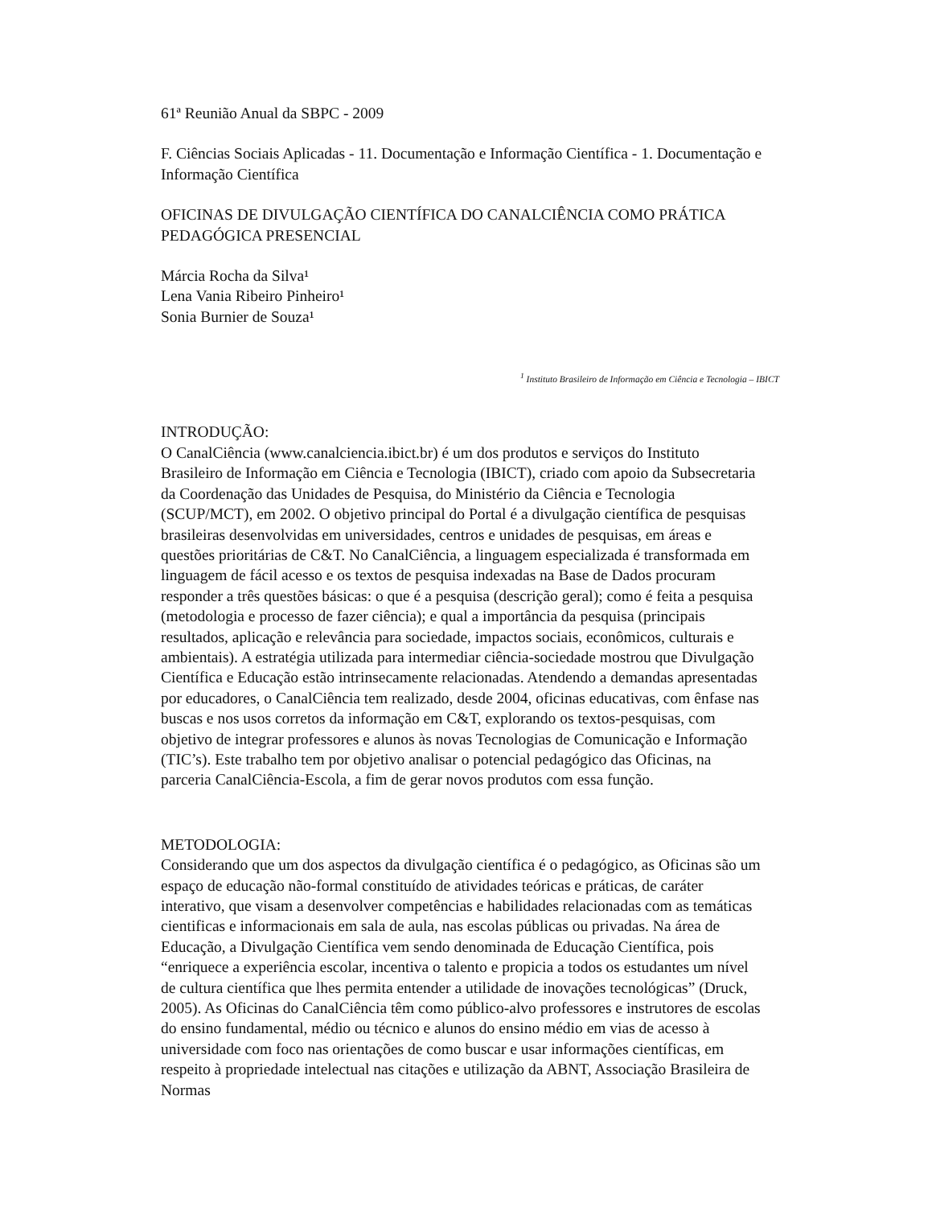61ª Reunião Anual da SBPC - 2009
F. Ciências Sociais Aplicadas - 11. Documentação e Informação Científica - 1. Documentação e Informação Científica
OFICINAS DE DIVULGAÇÃO CIENTÍFICA DO CANALCIÊNCIA COMO PRÁTICA PEDAGÓGICA PRESENCIAL
Márcia Rocha da Silva¹
Lena Vania Ribeiro Pinheiro¹
Sonia Burnier de Souza¹
<sup>1</sup> Instituto Brasileiro de Informação em Ciência e Tecnologia – IBICT
INTRODUÇÃO:
O CanalCiência (www.canalciencia.ibict.br) é um dos produtos e serviços do Instituto Brasileiro de Informação em Ciência e Tecnologia (IBICT), criado com apoio da Subsecretaria da Coordenação das Unidades de Pesquisa, do Ministério da Ciência e Tecnologia (SCUP/MCT), em 2002. O objetivo principal do Portal é a divulgação científica de pesquisas brasileiras desenvolvidas em universidades, centros e unidades de pesquisas, em áreas e questões prioritárias de C&T. No CanalCiência, a linguagem especializada é transformada em linguagem de fácil acesso e os textos de pesquisa indexadas na Base de Dados procuram responder a três questões básicas: o que é a pesquisa (descrição geral); como é feita a pesquisa (metodologia e processo de fazer ciência); e qual a importância da pesquisa (principais resultados, aplicação e relevância para sociedade, impactos sociais, econômicos, culturais e ambientais). A estratégia utilizada para intermediar ciência-sociedade mostrou que Divulgação Científica e Educação estão intrinsecamente relacionadas. Atendendo a demandas apresentadas por educadores, o CanalCiência tem realizado, desde 2004, oficinas educativas, com ênfase nas buscas e nos usos corretos da informação em C&T, explorando os textos-pesquisas, com objetivo de integrar professores e alunos às novas Tecnologias de Comunicação e Informação (TIC’s). Este trabalho tem por objetivo analisar o potencial pedagógico das Oficinas, na parceria CanalCiência-Escola, a fim de gerar novos produtos com essa função.
METODOLOGIA:
Considerando que um dos aspectos da divulgação científica é o pedagógico, as Oficinas são um espaço de educação não-formal constituído de atividades teóricas e práticas, de caráter interativo, que visam a desenvolver competências e habilidades relacionadas com as temáticas cientificas e informacionais em sala de aula, nas escolas públicas ou privadas. Na área de Educação, a Divulgação Científica vem sendo denominada de Educação Científica, pois “enriquece a experiência escolar, incentiva o talento e propicia a todos os estudantes um nível de cultura científica que lhes permita entender a utilidade de inovações tecnológicas” (Druck, 2005). As Oficinas do CanalCiência têm como público-alvo professores e instrutores de escolas do ensino fundamental, médio ou técnico e alunos do ensino médio em vias de acesso à universidade com foco nas orientações de como buscar e usar informações científicas, em respeito à propriedade intelectual nas citações e utilização da ABNT, Associação Brasileira de Normas